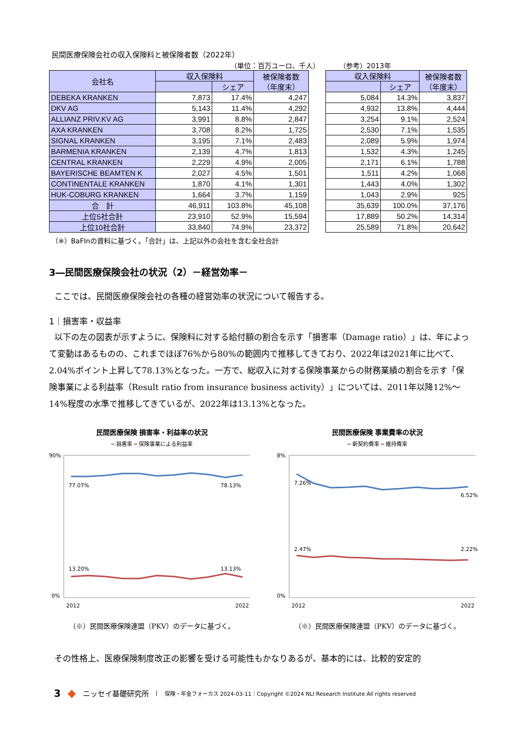民間医療保険会社の収入保険料と被保険者数（2022年）
（単位：百万ユーロ、千人） （参考）2013年
| 会社名 | 収入保険料 | | 被保険者数 （年度末） |
| --- | --- | --- | --- |
| | | シェア | |
| DEBEKA KRANKEN | 7,873 | 17.4% | 4,247 |
| DKV AG | 5,143 | 11.4% | 4,292 |
| ALLIANZ PRIV.KV AG | 3,991 | 8.8% | 2,847 |
| AXA KRANKEN | 3,708 | 8.2% | 1,725 |
| SIGNAL KRANKEN | 3,195 | 7.1% | 2,483 |
| BARMENIA KRANKEN | 2,139 | 4.7% | 1,813 |
| CENTRAL KRANKEN | 2,229 | 4.9% | 2,005 |
| BAYERISCHE BEAMTEN K | 2,027 | 4.5% | 1,501 |
| CONTINENTALE KRANKEN | 1,870 | 4.1% | 1,301 |
| HUK-COBURG KRANKEN | 1,664 | 3.7% | 1,159 |
| 合 計 | 46,911 | 103.8% | 45,108 |
| 上位5社合計 | 23,910 | 52.9% | 15,594 |
| 上位10社合計 | 33,840 | 74.9% | 23,372 |
| 収入保険料 | | 被保険者数 （年度末） |
| --- | --- | --- |
| | シェア | |
| 5,084 | 14.3% | 3,837 |
| 4,932 | 13.8% | 4,444 |
| 3,254 | 9.1% | 2,524 |
| 2,530 | 7.1% | 1,535 |
| 2,089 | 5.9% | 1,974 |
| 1,532 | 4.3% | 1,245 |
| 2,171 | 6.1% | 1,788 |
| 1,511 | 4.2% | 1,068 |
| 1,443 | 4.0% | 1,302 |
| 1,043 | 2.9% | 925 |
| 35,639 | 100.0% | 37,176 |
| 17,889 | 50.2% | 14,314 |
| 25,589 | 71.8% | 20,642 |
（※）BaFInの資料に基づく。「合計」は、上記以外の会社を含む全社合計
3―民間医療保険会社の状況（2）－経営効率－
ここでは、民間医療保険会社の各種の経営効率の状況について報告する。
1｜損害率・収益率
以下の左の図表が示すように、保険料に対する給付額の割合を示す「損害率（Damage ratio）」は、年によって変動はあるものの、これまでほぼ76%から80%の範囲内で推移してきており、2022年は2021年に比べて、2.04%ポイント上昇して78.13%となった。一方で、総収入に対する保険事業からの財務業績の割合を示す「保険事業による利益率（Result ratio from insurance business activity）」については、2011年以降12%～14%程度の水準で推移してきているが、2022年は13.13%となった。
民間医療保険 損害率・利益率の状況
━ 損害率 ━ 保険事業による利益率
90%
0%
77.07%
78.13%
13.20%
13.13%
2012
2022
（※）民間医療保険連盟（PKV）のデータに基づく。
民間医療保険 事業費率の状況
━ 新契約費率 ━ 維持費率
8%
0%
7.26%
6.52%
2.47%
2.22%
2012
2022
（※）民間医療保険連盟（PKV）のデータに基づく。
その性格上、医療保険制度改正の影響を受ける可能性もかなりあるが、基本的には、比較的安定的
3 ◆ ニッセイ基礎研究所 | 保険・年金フォーカス 2024-03-11｜Copyright ©2024 NLI Research Institute All rights reserved